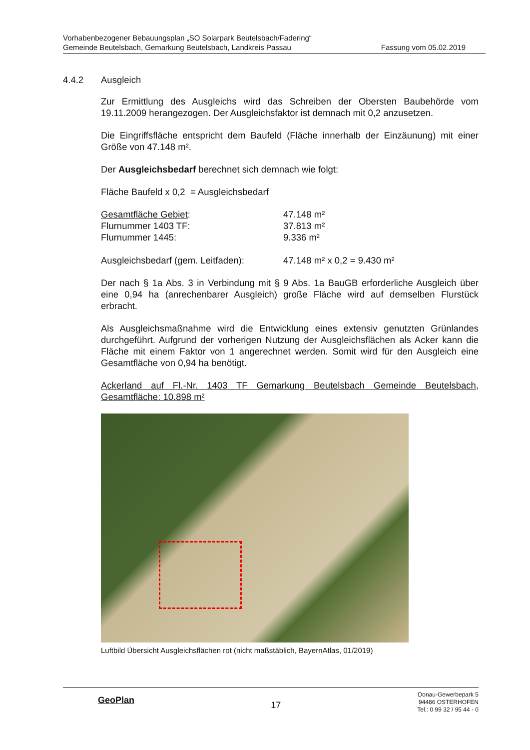Vorhabenbezogener Bebauungsplan „SO Solarpark Beutelsbach/Fadering“
Gemeinde Beutelsbach, Gemarkung Beutelsbach, Landkreis Passau Fassung vom 05.02.2019
4.4.2 Ausgleich
Zur Ermittlung des Ausgleichs wird das Schreiben der Obersten Baubehörde vom 19.11.2009 herangezogen. Der Ausgleichsfaktor ist demnach mit 0,2 anzusetzen.
Die Eingriffsfläche entspricht dem Baufeld (Fläche innerhalb der Einzäunung) mit einer Größe von 47.148 m².
Der Ausgleichsbedarf berechnet sich demnach wie folgt:
Fläche Baufeld x 0,2 = Ausgleichsbedarf
| Gesamtfläche Gebiet : | 47.148 m² |
| Flurnummer 1403 TF: | 37.813 m² |
| Flurnummer 1445: | 9.336 m² |
| Ausgleichsbedarf (gem. Leitfaden): | 47.148 m² x 0,2 = 9.430 m² |
Der nach § 1a Abs. 3 in Verbindung mit § 9 Abs. 1a BauGB erforderliche Ausgleich über eine 0,94 ha (anrechenbarer Ausgleich) große Fläche wird auf demselben Flurstück erbracht.
Als Ausgleichsmaßnahme wird die Entwicklung eines extensiv genutzten Grünlandes durchgeführt. Aufgrund der vorherigen Nutzung der Ausgleichsflächen als Acker kann die Fläche mit einem Faktor von 1 angerechnet werden. Somit wird für den Ausgleich eine Gesamtfläche von 0,94 ha benötigt.
Ackerland auf Fl.-Nr. 1403 TF Gemarkung Beutelsbach Gemeinde Beutelsbach, Gesamtfläche: 10.898 m²
Luftbild Übersicht Ausgleichsflächen rot (nicht maßstäblich, BayernAtlas, 01/2019)
GeoPlan
17
Donau-Gewerbepark 5
94486 OSTERHOFEN
Tel.: 0 99 32 / 95 44 - 0